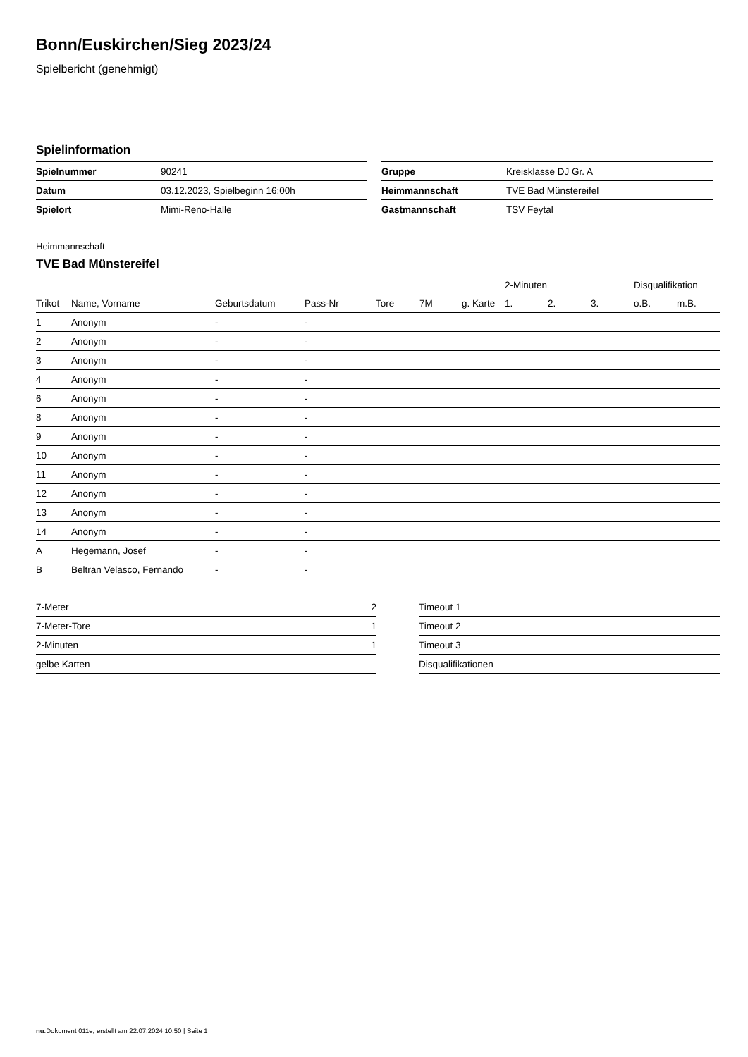Bonn/Euskirchen/Sieg 2023/24
Spielbericht (genehmigt)
Spielinformation
| Spielnummer | 90241 |
| Datum | 03.12.2023, Spielbeginn 16:00h |
| Spielort | Mimi-Reno-Halle |
| Gruppe | Kreisklasse DJ Gr. A |
| Heimmannschaft | TVE Bad Münstereifel |
| Gastmannschaft | TSV Feytal |
Heimmannschaft
TVE Bad Münstereifel
| | | | | | | | 2-Minuten | | | Disqualifikation | |
| --- | --- | --- | --- | --- | --- | --- | --- | --- | --- | --- | --- |
| Trikot | Name, Vorname | Geburtsdatum | Pass-Nr | Tore | 7M | g. Karte | 1. | 2. | 3. | o.B. | m.B. |
| 1 | Anonym | - | - | | | | | | | | |
| 2 | Anonym | - | - | | | | | | | | |
| 3 | Anonym | - | - | | | | | | | | |
| 4 | Anonym | - | - | | | | | | | | |
| 6 | Anonym | - | - | | | | | | | | |
| 8 | Anonym | - | - | | | | | | | | |
| 9 | Anonym | - | - | | | | | | | | |
| 10 | Anonym | - | - | | | | | | | | |
| 11 | Anonym | - | - | | | | | | | | |
| 12 | Anonym | - | - | | | | | | | | |
| 13 | Anonym | - | - | | | | | | | | |
| 14 | Anonym | - | - | | | | | | | | |
| A | Hegemann, Josef | - | - | | | | | | | | |
| B | Beltran Velasco, Fernando | - | - | | | | | | | | |
| 7-Meter | 2 |
| 7-Meter-Tore | 1 |
| 2-Minuten | 1 |
| gelbe Karten | |
| Timeout 1 |
| Timeout 2 |
| Timeout 3 |
| Disqualifikationen |
nu.Dokument 011e, erstellt am 22.07.2024 10:50 | Seite 1